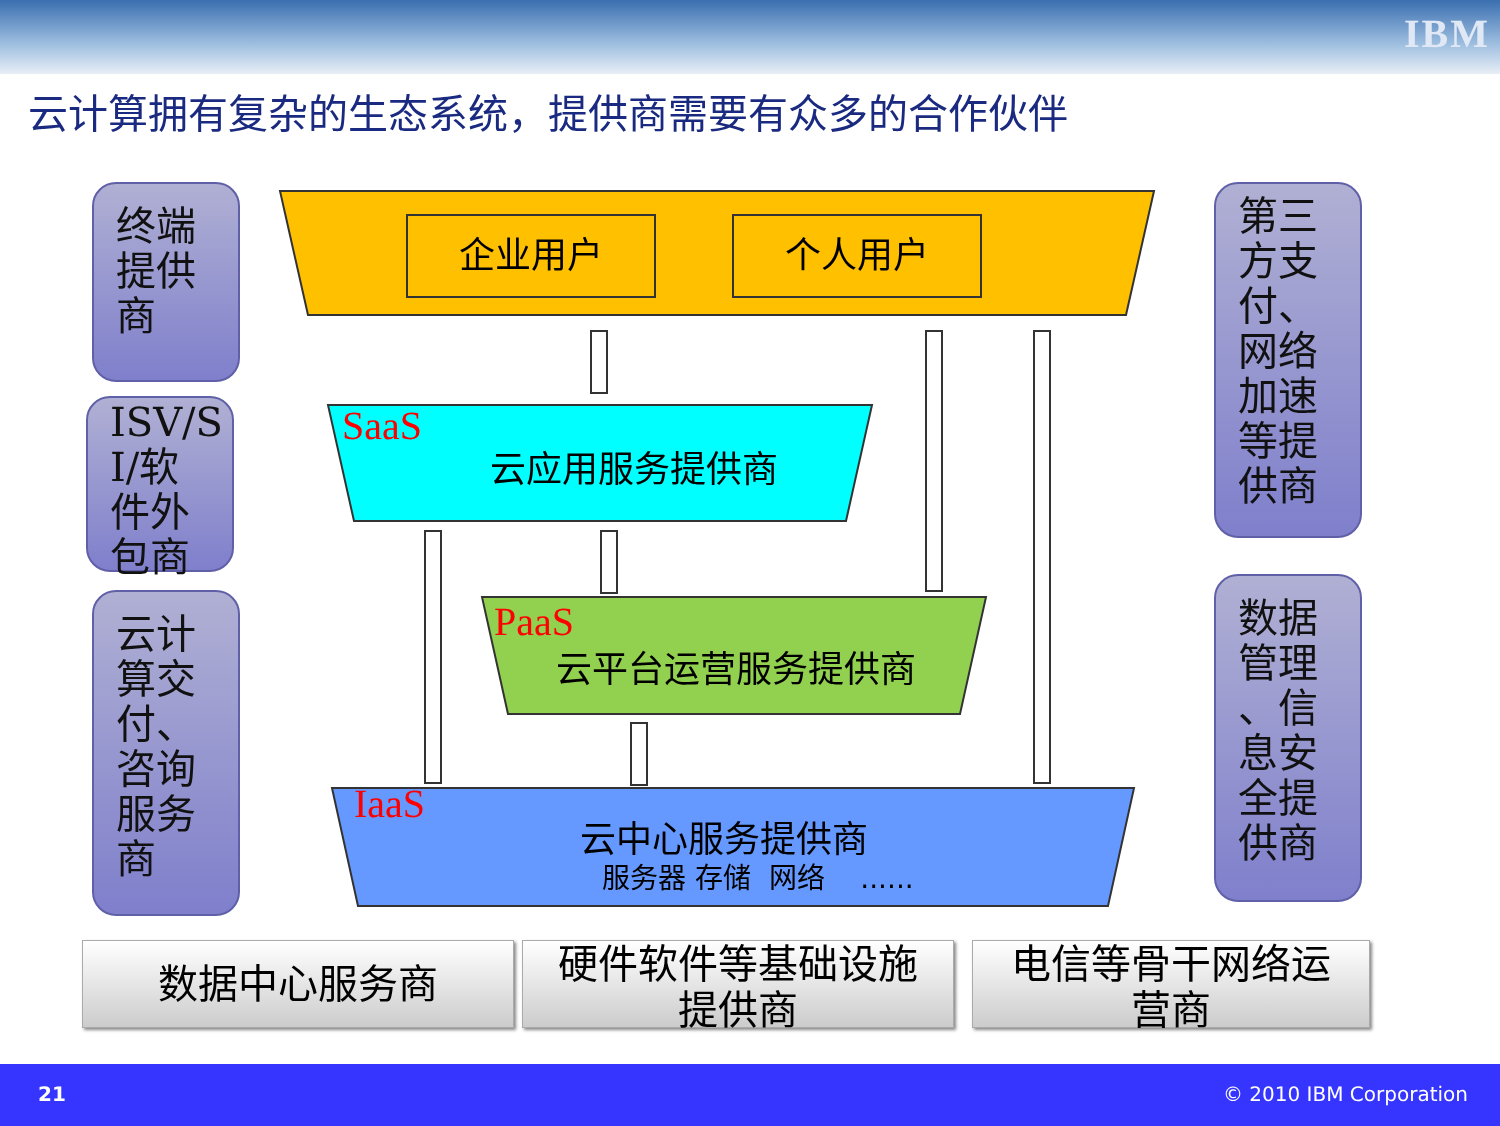IBM
云计算拥有复杂的生态系统，提供商需要有众多的合作伙伴
终端
提供
商
ISV/S
I/软
件外
包商
云计
算交
付、
咨询
服务
商
第三
方支
付、
网络
加速
等提
供商
数据
管理
、信
息安
全提
供商
企业用户 个人用户
SaaS
云应用服务提供商
PaaS
云平台运营服务提供商
IaaS
云中心服务提供商
服务器 存储 网络 ......
数据中心服务商
硬件软件等基础设施
提供商
电信等骨干网络运
营商
21 © 2010 IBM Corporation